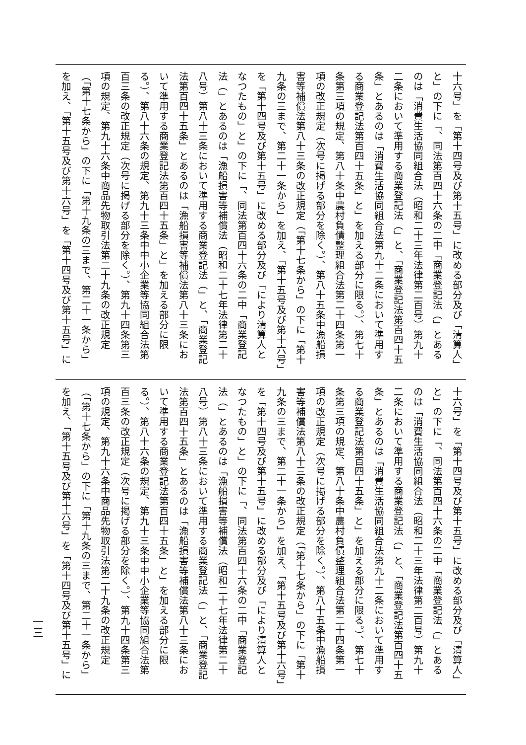十六号」を「第十四号及び第十五号」に改める部分及び「清算人」
と」の下に「、同法第百四十六条の二中「商業登記法（」とある
のは「消費生活協同組合法（昭和二十三年法律第二百号）第九十
二条において準用する商業登記法（」と、「商業登記法第百四十五
条」とあるのは「消費生活協同組合法第九十二条において準用す
る商業登記法第百四十五条」と」を加える部分に限る。）、第七十
条第三項の規定、第八十条中農村負債整理組合法第二十四条第一
項の改正規定（次号に掲げる部分を除く。）、第八十五条中漁船損
害等補償法第八十三条の改正規定（「第十七条から」の下に「第十
九条の三まで、第二十一条から」を加え、「第十五号及び第十六号」
を「第十四号及び第十五号」に改める部分及び「により清算人と
なつたもの」と」の下に「、同法第百四十六条の二中「商業登記
法（」とあるのは「漁船損害等補償法（昭和二十七年法律第二十
八号）第八十三条において準用する商業登記法（」と、「商業登記
法第百四十五条」とあるのは「漁船損害等補償法第八十三条にお
いて準用する商業登記法第百四十五条」と」を加える部分に限
る。）、第八十六条の規定、第九十三条中中小企業等協同組合法第
百三条の改正規定（次号に掲げる部分を除く。）、第九十四条第三
項の規定、第九十六条中商品先物取引法第二十九条の改正規定
（「第十七条から」の下に「第十九条の三まで、第二十一条から」
を加え、「第十五号及び第十六号」を「第十四号及び第十五号」に
十六号」を「第十四号及び第十五号」に改める部分及び「清算人」
と」の下に「、同法第百四十六条の二中「商業登記法（」とある
のは「消費生活協同組合法（昭和二十三年法律第二百号）第九十
二条において準用する商業登記法（」と、「商業登記法第百四十五
条」とあるのは「消費生活協同組合法第九十二条において準用す
る商業登記法第百四十五条」と」を加える部分に限る。）、第七十
条第三項の規定、第八十条中農村負債整理組合法第二十四条第一
項の改正規定（次号に掲げる部分を除く。）、第八十五条中漁船損
害等補償法第八十三条の改正規定（「第十七条から」の下に「第十
九条の三まで、第二十一条から」を加え、「第十五号及び第十六号」
を「第十四号及び第十五号」に改める部分及び「により清算人と
なつたもの」と」の下に「、同法第百四十六条の二中「商業登記
法（」とあるのは「漁船損害等補償法（昭和二十七年法律第二十
八号）第八十三条において準用する商業登記法（」と、「商業登記
法第百四十五条」とあるのは「漁船損害等補償法第八十三条にお
いて準用する商業登記法第百四十五条」と」を加える部分に限
る。）、第八十六条の規定、第九十三条中中小企業等協同組合法第
百三条の改正規定（次号に掲げる部分を除く。）、第九十四条第三
項の規定、第九十六条中商品先物取引法第二十九条の改正規定
（「第十七条から」の下に「第十九条の三まで、第二十一条から」
を加え、「第十五号及び第十六号」を「第十四号及び第十五号」に
一三